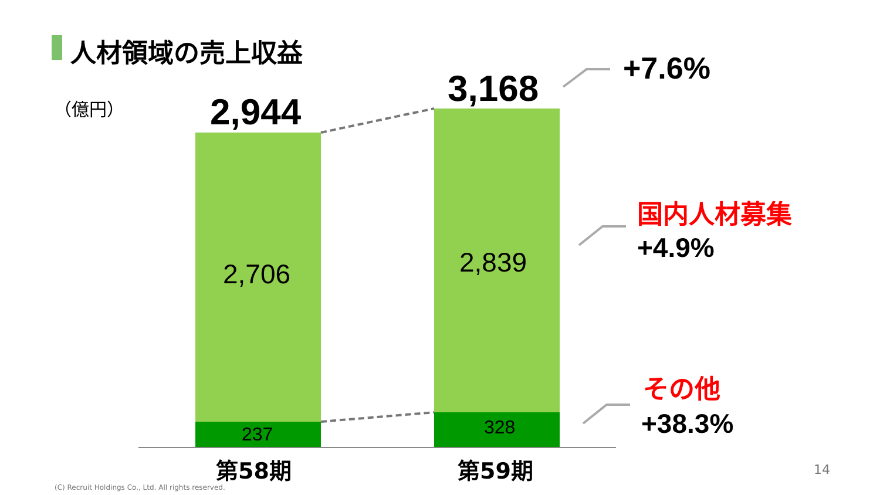人材領域の売上収益
（億円） 2,944
3,168
2,706 2,839
237 328
第58期 第59期
+7.6%
国内人材募集
+4.9%
その他
+38.3%
14
(C) Recruit Holdings Co., Ltd. All rights reserved.